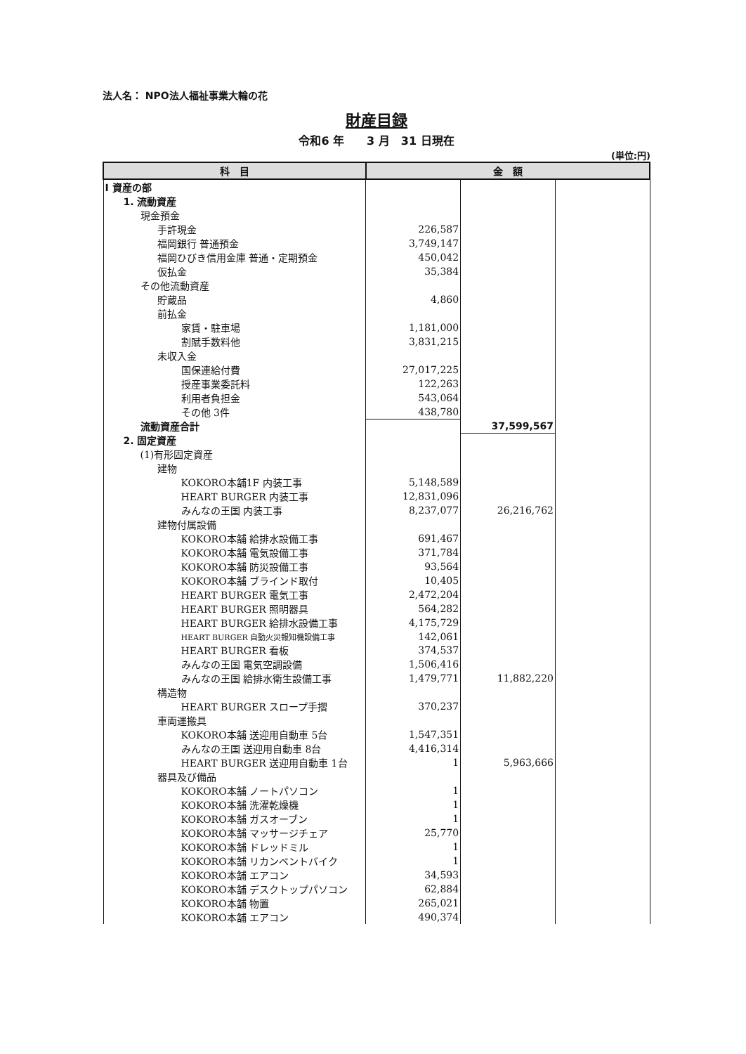法人名： NPO法人福祉事業大輪の花
財産目録
令和6 年　　3 月　31 日現在
(単位:円)
| 科 目 | 金 額 | | |
| --- | --- | --- | --- |
| I 資産の部 | | | |
| 1. 流動資産 | | | |
| 現金預金 | | | |
| 手許現金 | 226,587 | | |
| 福岡銀行 普通預金 | 3,749,147 | | |
| 福岡ひびき信用金庫 普通・定期預金 | 450,042 | | |
| 仮払金 | 35,384 | | |
| その他流動資産 | | | |
| 貯蔵品 | 4,860 | | |
| 前払金 | | | |
| 家賃・駐車場 | 1,181,000 | | |
| 割賦手数料他 | 3,831,215 | | |
| 未収入金 | | | |
| 国保連給付費 | 27,017,225 | | |
| 授産事業委託料 | 122,263 | | |
| 利用者負担金 | 543,064 | | |
| その他 3件 | 438,780 | | |
| 流動資産合計 | | 37,599,567 | |
| 2. 固定資産 | | | |
| (1)有形固定資産 | | | |
| 建物 | | | |
| KOKORO本舗1F 内装工事 | 5,148,589 | | |
| HEART BURGER 内装工事 | 12,831,096 | | |
| みんなの王国 内装工事 | 8,237,077 | 26,216,762 | |
| 建物付属設備 | | | |
| KOKORO本舗 給排水設備工事 | 691,467 | | |
| KOKORO本舗 電気設備工事 | 371,784 | | |
| KOKORO本舗 防災設備工事 | 93,564 | | |
| KOKORO本舗 ブラインド取付 | 10,405 | | |
| HEART BURGER 電気工事 | 2,472,204 | | |
| HEART BURGER 照明器具 | 564,282 | | |
| HEART BURGER 給排水設備工事 | 4,175,729 | | |
| HEART BURGER 自動火災報知機設備工事 | 142,061 | | |
| HEART BURGER 看板 | 374,537 | | |
| みんなの王国 電気空調設備 | 1,506,416 | | |
| みんなの王国 給排水衛生設備工事 | 1,479,771 | 11,882,220 | |
| 構造物 | | | |
| HEART BURGER スロープ手摺 | 370,237 | | |
| 車両運搬具 | | | |
| KOKORO本舗 送迎用自動車 5台 | 1,547,351 | | |
| みんなの王国 送迎用自動車 8台 | 4,416,314 | | |
| HEART BURGER 送迎用自動車 1台 | 1 | 5,963,666 | |
| 器具及び備品 | | | |
| KOKORO本舗 ノートパソコン | 1 | | |
| KOKORO本舗 洗濯乾燥機 | 1 | | |
| KOKORO本舗 ガスオーブン | 1 | | |
| KOKORO本舗 マッサージチェア | 25,770 | | |
| KOKORO本舗 ドレッドミル | 1 | | |
| KOKORO本舗 リカンベントバイク | 1 | | |
| KOKORO本舗 エアコン | 34,593 | | |
| KOKORO本舗 デスクトップパソコン | 62,884 | | |
| KOKORO本舗 物置 | 265,021 | | |
| KOKORO本舗 エアコン | 490,374 | | |